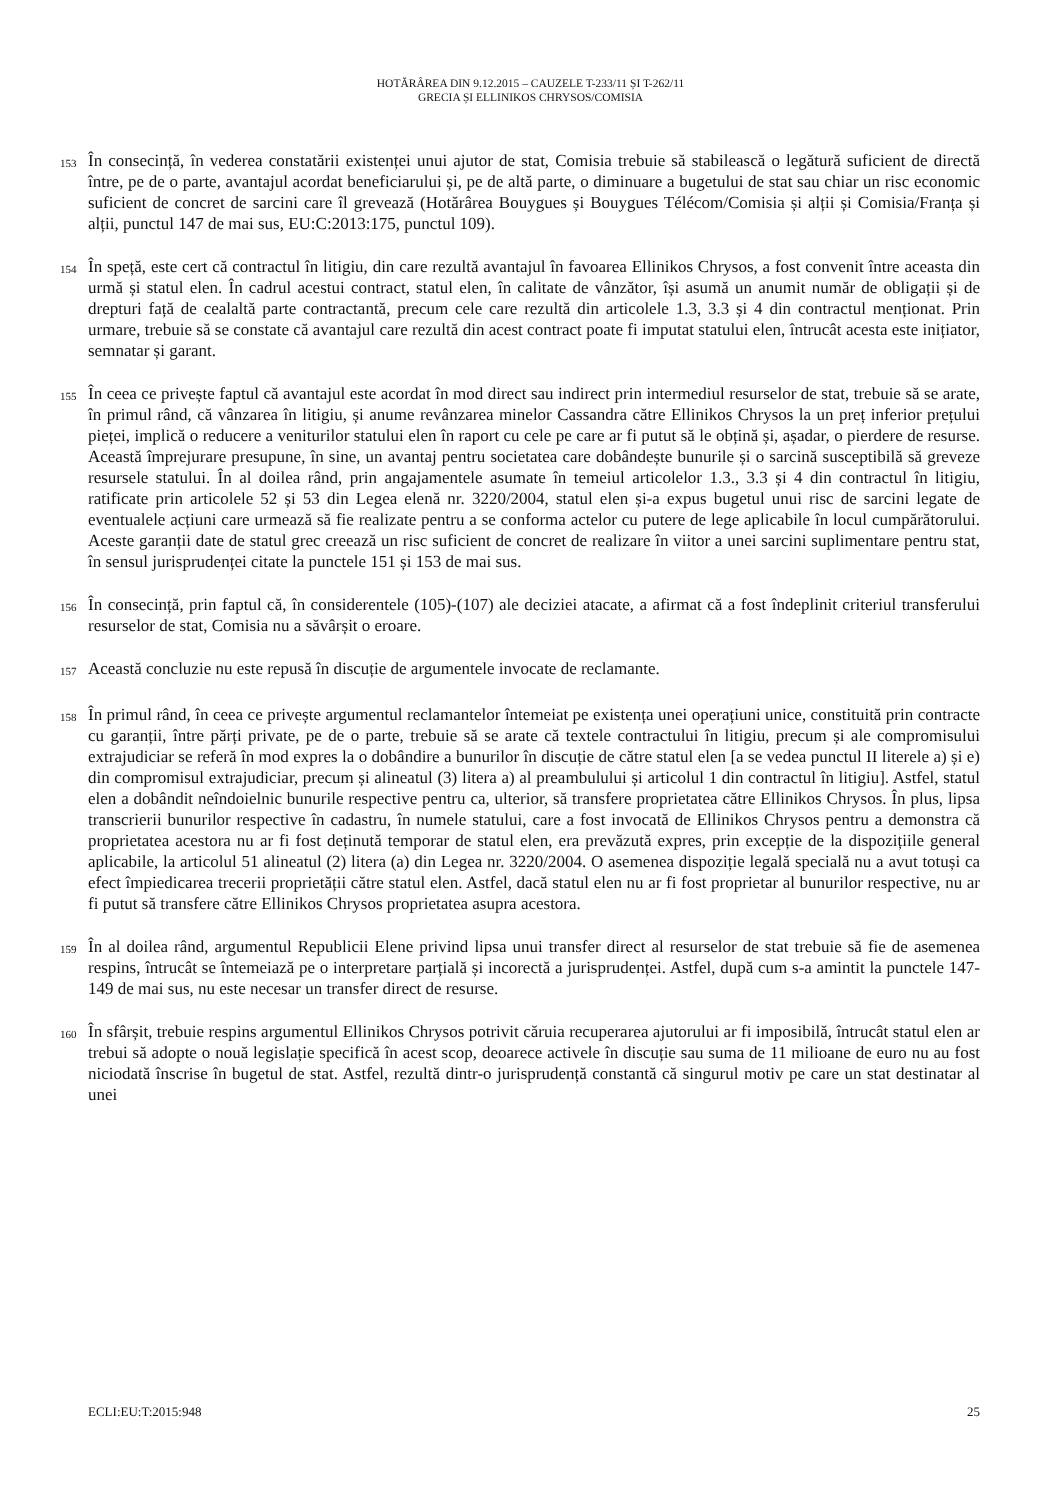HOTĂRÂREA DIN 9.12.2015 – CAUZELE T-233/11 ȘI T-262/11
GRECIA ȘI ELLINIKOS CHRYSOS/COMISIA
153
În consecință, în vederea constatării existenței unui ajutor de stat, Comisia trebuie să stabilească o legătură suficient de directă între, pe de o parte, avantajul acordat beneficiarului și, pe de altă parte, o diminuare a bugetului de stat sau chiar un risc economic suficient de concret de sarcini care îl grevează (Hotărârea Bouygues și Bouygues Télécom/Comisia și alții și Comisia/Franța și alții, punctul 147 de mai sus, EU:C:2013:175, punctul 109).
154
În speță, este cert că contractul în litigiu, din care rezultă avantajul în favoarea Ellinikos Chrysos, a fost convenit între aceasta din urmă și statul elen. În cadrul acestui contract, statul elen, în calitate de vânzător, își asumă un anumit număr de obligații și de drepturi față de cealaltă parte contractantă, precum cele care rezultă din articolele 1.3, 3.3 și 4 din contractul menționat. Prin urmare, trebuie să se constate că avantajul care rezultă din acest contract poate fi imputat statului elen, întrucât acesta este inițiator, semnatar și garant.
155
În ceea ce privește faptul că avantajul este acordat în mod direct sau indirect prin intermediul resurselor de stat, trebuie să se arate, în primul rând, că vânzarea în litigiu, și anume revânzarea minelor Cassandra către Ellinikos Chrysos la un preț inferior prețului pieței, implică o reducere a veniturilor statului elen în raport cu cele pe care ar fi putut să le obțină și, așadar, o pierdere de resurse. Această împrejurare presupune, în sine, un avantaj pentru societatea care dobândește bunurile și o sarcină susceptibilă să greveze resursele statului. În al doilea rând, prin angajamentele asumate în temeiul articolelor 1.3., 3.3 și 4 din contractul în litigiu, ratificate prin articolele 52 și 53 din Legea elenă nr. 3220/2004, statul elen și-a expus bugetul unui risc de sarcini legate de eventualele acțiuni care urmează să fie realizate pentru a se conforma actelor cu putere de lege aplicabile în locul cumpărătorului. Aceste garanții date de statul grec creează un risc suficient de concret de realizare în viitor a unei sarcini suplimentare pentru stat, în sensul jurisprudenței citate la punctele 151 și 153 de mai sus.
156
În consecință, prin faptul că, în considerentele (105)-(107) ale deciziei atacate, a afirmat că a fost îndeplinit criteriul transferului resurselor de stat, Comisia nu a săvârșit o eroare.
157
Această concluzie nu este repusă în discuție de argumentele invocate de reclamante.
158
În primul rând, în ceea ce privește argumentul reclamantelor întemeiat pe existența unei operațiuni unice, constituită prin contracte cu garanții, între părți private, pe de o parte, trebuie să se arate că textele contractului în litigiu, precum și ale compromisului extrajudiciar se referă în mod expres la o dobândire a bunurilor în discuție de către statul elen [a se vedea punctul II literele a) și e) din compromisul extrajudiciar, precum și alineatul (3) litera a) al preambulului și articolul 1 din contractul în litigiu]. Astfel, statul elen a dobândit neîndoielnic bunurile respective pentru ca, ulterior, să transfere proprietatea către Ellinikos Chrysos. În plus, lipsa transcrierii bunurilor respective în cadastru, în numele statului, care a fost invocată de Ellinikos Chrysos pentru a demonstra că proprietatea acestora nu ar fi fost deținută temporar de statul elen, era prevăzută expres, prin excepție de la dispozițiile general aplicabile, la articolul 51 alineatul (2) litera (a) din Legea nr. 3220/2004. O asemenea dispoziție legală specială nu a avut totuși ca efect împiedicarea trecerii proprietății către statul elen. Astfel, dacă statul elen nu ar fi fost proprietar al bunurilor respective, nu ar fi putut să transfere către Ellinikos Chrysos proprietatea asupra acestora.
159
În al doilea rând, argumentul Republicii Elene privind lipsa unui transfer direct al resurselor de stat trebuie să fie de asemenea respins, întrucât se întemeiază pe o interpretare parțială și incorectă a jurisprudenței. Astfel, după cum s-a amintit la punctele 147-149 de mai sus, nu este necesar un transfer direct de resurse.
160
În sfârșit, trebuie respins argumentul Ellinikos Chrysos potrivit căruia recuperarea ajutorului ar fi imposibilă, întrucât statul elen ar trebui să adopte o nouă legislație specifică în acest scop, deoarece activele în discuție sau suma de 11 milioane de euro nu au fost niciodată înscrise în bugetul de stat. Astfel, rezultă dintr-o jurisprudență constantă că singurul motiv pe care un stat destinatar al unei
ECLI:EU:T:2015:948 25